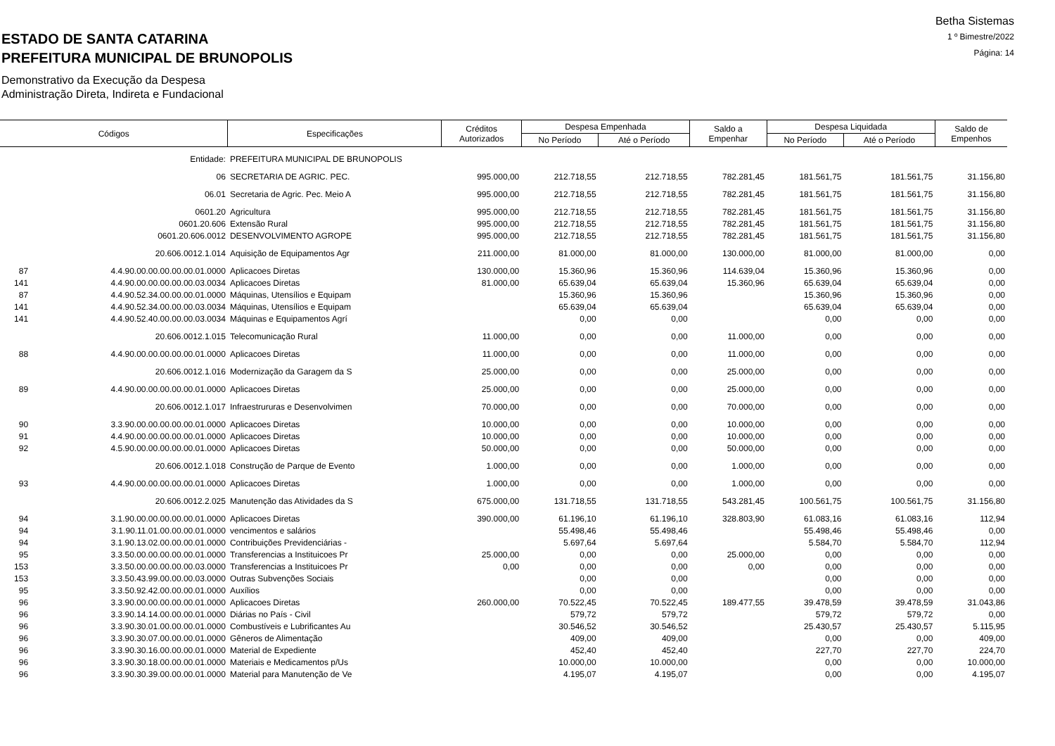ESTADO DE SANTA CATARINA
PREFEITURA MUNICIPAL DE BRUNOPOLIS
Demonstrativo da Execução da Despesa
Administração Direta, Indireta e Fundacional
Betha Sistemas
1 º Bimestre/2022
Página: 14
| Códigos | | Especificações | Créditos Autorizados | Despesa Empenhada | | Saldo a Empenhar | Despesa Liquidada | | Saldo de Empenhos |
| --- | --- | --- | --- | --- | --- | --- | --- | --- | --- |
| | | | | No Período | Até o Período | | No Período | Até o Período | |
| | Entidade: | PREFEITURA MUNICIPAL DE BRUNOPOLIS | | | | | | | |
| | 06 | SECRETARIA DE AGRIC. PEC. | 995.000,00 | 212.718,55 | 212.718,55 | 782.281,45 | 181.561,75 | 181.561,75 | 31.156,80 |
| | 06.01 | Secretaria de Agric. Pec. Meio A | 995.000,00 | 212.718,55 | 212.718,55 | 782.281,45 | 181.561,75 | 181.561,75 | 31.156,80 |
| | 0601.20 | Agricultura | 995.000,00 | 212.718,55 | 212.718,55 | 782.281,45 | 181.561,75 | 181.561,75 | 31.156,80 |
| | 0601.20.606 | Extensão Rural | 995.000,00 | 212.718,55 | 212.718,55 | 782.281,45 | 181.561,75 | 181.561,75 | 31.156,80 |
| | 0601.20.606.0012 | DESENVOLVIMENTO AGROPE | 995.000,00 | 212.718,55 | 212.718,55 | 782.281,45 | 181.561,75 | 181.561,75 | 31.156,80 |
| | 20.606.0012.1.014 | Aquisição de Equipamentos Agr | 211.000,00 | 81.000,00 | 81.000,00 | 130.000,00 | 81.000,00 | 81.000,00 | 0,00 |
| 87 | 4.4.90.00.00.00.00.00.01.0000 | Aplicacoes Diretas | 130.000,00 | 15.360,96 | 15.360,96 | 114.639,04 | 15.360,96 | 15.360,96 | 0,00 |
| 141 | 4.4.90.00.00.00.00.00.03.0034 | Aplicacoes Diretas | 81.000,00 | 65.639,04 | 65.639,04 | 15.360,96 | 65.639,04 | 65.639,04 | 0,00 |
| 87 | 4.4.90.52.34.00.00.00.01.0000 | Máquinas, Utensílios e Equipam | | 15.360,96 | 15.360,96 | | 15.360,96 | 15.360,96 | 0,00 |
| 141 | 4.4.90.52.34.00.00.00.03.0034 | Máquinas, Utensílios e Equipam | | 65.639,04 | 65.639,04 | | 65.639,04 | 65.639,04 | 0,00 |
| 141 | 4.4.90.52.40.00.00.00.03.0034 | Máquinas e Equipamentos Agrí | | 0,00 | 0,00 | | 0,00 | 0,00 | 0,00 |
| | 20.606.0012.1.015 | Telecomunicação Rural | 11.000,00 | 0,00 | 0,00 | 11.000,00 | 0,00 | 0,00 | 0,00 |
| 88 | 4.4.90.00.00.00.00.00.01.0000 | Aplicacoes Diretas | 11.000,00 | 0,00 | 0,00 | 11.000,00 | 0,00 | 0,00 | 0,00 |
| | 20.606.0012.1.016 | Modernização da Garagem da S | 25.000,00 | 0,00 | 0,00 | 25.000,00 | 0,00 | 0,00 | 0,00 |
| 89 | 4.4.90.00.00.00.00.00.01.0000 | Aplicacoes Diretas | 25.000,00 | 0,00 | 0,00 | 25.000,00 | 0,00 | 0,00 | 0,00 |
| | 20.606.0012.1.017 | Infraestrururas e Desenvolvimen | 70.000,00 | 0,00 | 0,00 | 70.000,00 | 0,00 | 0,00 | 0,00 |
| 90 | 3.3.90.00.00.00.00.00.01.0000 | Aplicacoes Diretas | 10.000,00 | 0,00 | 0,00 | 10.000,00 | 0,00 | 0,00 | 0,00 |
| 91 | 4.4.90.00.00.00.00.00.01.0000 | Aplicacoes Diretas | 10.000,00 | 0,00 | 0,00 | 10.000,00 | 0,00 | 0,00 | 0,00 |
| 92 | 4.5.90.00.00.00.00.00.01.0000 | Aplicacoes Diretas | 50.000,00 | 0,00 | 0,00 | 50.000,00 | 0,00 | 0,00 | 0,00 |
| | 20.606.0012.1.018 | Construção de Parque de Evento | 1.000,00 | 0,00 | 0,00 | 1.000,00 | 0,00 | 0,00 | 0,00 |
| 93 | 4.4.90.00.00.00.00.00.01.0000 | Aplicacoes Diretas | 1.000,00 | 0,00 | 0,00 | 1.000,00 | 0,00 | 0,00 | 0,00 |
| | 20.606.0012.2.025 | Manutenção das Atividades da S | 675.000,00 | 131.718,55 | 131.718,55 | 543.281,45 | 100.561,75 | 100.561,75 | 31.156,80 |
| 94 | 3.1.90.00.00.00.00.00.01.0000 | Aplicacoes Diretas | 390.000,00 | 61.196,10 | 61.196,10 | 328.803,90 | 61.083,16 | 61.083,16 | 112,94 |
| 94 | 3.1.90.11.01.00.00.00.01.0000 | vencimentos e salários | | 55.498,46 | 55.498,46 | | 55.498,46 | 55.498,46 | 0,00 |
| 94 | 3.1.90.13.02.00.00.00.01.0000 | Contribuições Previdenciárias - | | 5.697,64 | 5.697,64 | | 5.584,70 | 5.584,70 | 112,94 |
| 95 | 3.3.50.00.00.00.00.00.01.0000 | Transferencias a Instituicoes Pr | 25.000,00 | 0,00 | 0,00 | 25.000,00 | 0,00 | 0,00 | 0,00 |
| 153 | 3.3.50.00.00.00.00.00.03.0000 | Transferencias a Instituicoes Pr | 0,00 | 0,00 | 0,00 | 0,00 | 0,00 | 0,00 | 0,00 |
| 153 | 3.3.50.43.99.00.00.00.03.0000 | Outras Subvenções Sociais | | 0,00 | 0,00 | | 0,00 | 0,00 | 0,00 |
| 95 | 3.3.50.92.42.00.00.00.01.0000 | Auxílios | | 0,00 | 0,00 | | 0,00 | 0,00 | 0,00 |
| 96 | 3.3.90.00.00.00.00.00.01.0000 | Aplicacoes Diretas | 260.000,00 | 70.522,45 | 70.522,45 | 189.477,55 | 39.478,59 | 39.478,59 | 31.043,86 |
| 96 | 3.3.90.14.14.00.00.00.01.0000 | Diárias no País - Civil | | 579,72 | 579,72 | | 579,72 | 579,72 | 0,00 |
| 96 | 3.3.90.30.01.00.00.00.01.0000 | Combustíveis e Lubrificantes Au | | 30.546,52 | 30.546,52 | | 25.430,57 | 25.430,57 | 5.115,95 |
| 96 | 3.3.90.30.07.00.00.00.01.0000 | Gêneros de Alimentação | | 409,00 | 409,00 | | 0,00 | 0,00 | 409,00 |
| 96 | 3.3.90.30.16.00.00.00.01.0000 | Material de Expediente | | 452,40 | 452,40 | | 227,70 | 227,70 | 224,70 |
| 96 | 3.3.90.30.18.00.00.00.01.0000 | Materiais e Medicamentos p/Us | | 10.000,00 | 10.000,00 | | 0,00 | 0,00 | 10.000,00 |
| 96 | 3.3.90.30.39.00.00.00.01.0000 | Material para Manutenção de Ve | | 4.195,07 | 4.195,07 | | 0,00 | 0,00 | 4.195,07 |